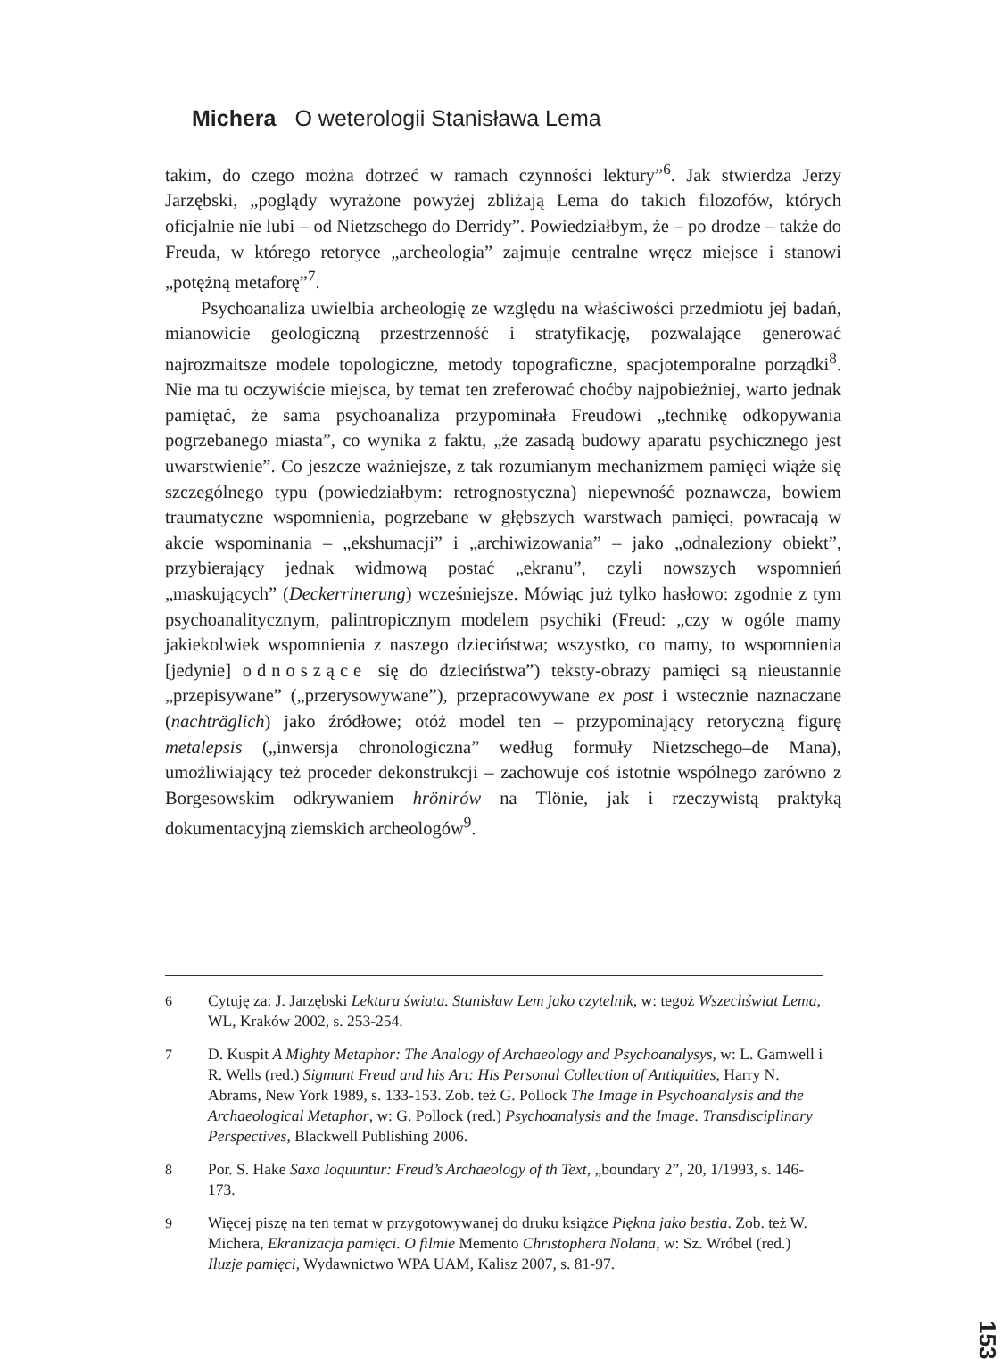Michera O weterologii Stanisława Lema
takim, do czego można dotrzeć w ramach czynności lektury”<sup>6</sup>. Jak stwierdza Jerzy Jarzębski, „poglądy wyrażone powyżej zbliżają Lema do takich filozofów, których oficjalnie nie lubi – od Nietzschego do Derridy”. Powiedziałbym, że – po drodze – także do Freuda, w którego retoryce „archeologia” zajmuje centralne wręcz miejsce i stanowi „potężną metaforę”<sup>7</sup>.
Psychoanaliza uwielbia archeologię ze względu na właściwości przedmiotu jej badań, mianowicie geologiczną przestrzenność i stratyfikację, pozwalające generować najrozmaitsze modele topologiczne, metody topograficzne, spacjotemporalne porządki<sup>8</sup>. Nie ma tu oczywiście miejsca, by temat ten zreferować choćby najpobieżniej, warto jednak pamiętać, że sama psychoanaliza przypominała Freudowi „technikę odkopywania pogrzebanego miasta”, co wynika z faktu, „że zasadą budowy aparatu psychicznego jest uwarstwienie”. Co jeszcze ważniejsze, z tak rozumianym mechanizmem pamięci wiąże się szczególnego typu (powiedziałbym: retrognostyczna) niepewność poznawcza, bowiem traumatyczne wspomnienia, pogrzebane w głębszych warstwach pamięci, powracają w akcie wspominania – „ekshumacji” i „archiwizowania” – jako „odnaleziony obiekt”, przybierający jednak widmową postać „ekranu”, czyli nowszych wspomnień „maskujących” (Deckerrinerung) wcześniejsze. Mówiąc już tylko hasłowo: zgodnie z tym psychoanalitycznym, palintropicznym modelem psychiki (Freud: „czy w ogóle mamy jakiekolwiek wspomnienia z naszego dzieciństwa; wszystko, co mamy, to wspomnienia [jedynie] odnoszące się do dzieciństwa”) teksty-obrazy pamięci są nieustannie „przepisywane” („przerysowywane”), przepracowywane ex post i wstecznie naznaczane (nachträglich) jako źródłowe; otóż model ten – przypominający retoryczną figurę metalepsis („inwersja chronologiczna” według formuły Nietzschego–de Mana), umożliwiający też proceder dekonstrukcji – zachowuje coś istotnie wspólnego zarówno z Borgesowskim odkrywaniem hrönirów na Tlönie, jak i rzeczywistą praktyką dokumentacyjną ziemskich archeologów<sup>9</sup>.
6 Cytuję za: J. Jarzębski Lektura świata. Stanisław Lem jako czytelnik, w: tegoż Wszechświat Lema, WL, Kraków 2002, s. 253-254.
7 D. Kuspit A Mighty Metaphor: The Analogy of Archaeology and Psychoanalysys, w: L. Gamwell i R. Wells (red.) Sigmunt Freud and his Art: His Personal Collection of Antiquities, Harry N. Abrams, New York 1989, s. 133-153. Zob. też G. Pollock The Image in Psychoanalysis and the Archaeological Metaphor, w: G. Pollock (red.) Psychoanalysis and the Image. Transdisciplinary Perspectives, Blackwell Publishing 2006.
8 Por. S. Hake Saxa Ioquuntur: Freud’s Archaeology of th Text, „boundary 2”, 20, 1/1993, s. 146-173.
9 Więcej piszę na ten temat w przygotowywanej do druku książce Piękna jako bestia. Zob. też W. Michera, Ekranizacja pamięci. O filmie Memento Christophera Nolana, w: Sz. Wróbel (red.) Iluzje pamięci, Wydawnictwo WPA UAM, Kalisz 2007, s. 81-97.
153